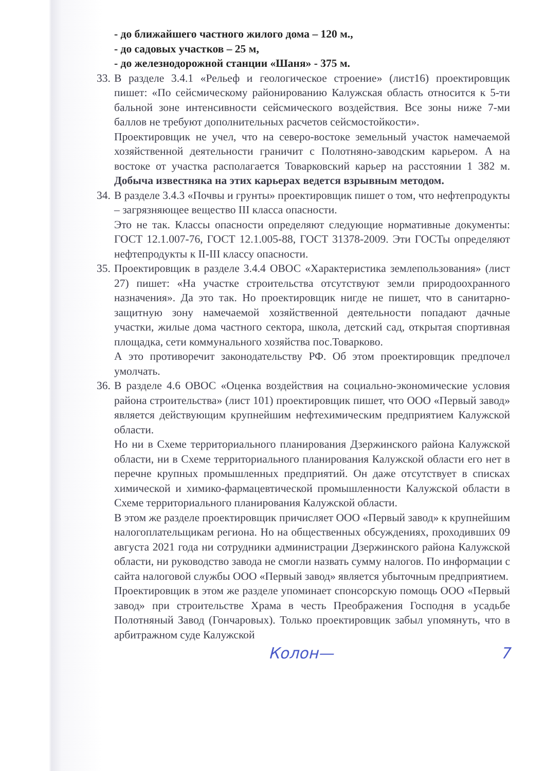- до ближайшего частного жилого дома – 120 м.,
- до садовых участков – 25 м,
- до железнодорожной станции «Шаня» - 375 м.
33. В разделе 3.4.1 «Рельеф и геологическое строение» (лист16) проектировщик пишет: «По сейсмическому районированию Калужская область относится к 5-ти бальной зоне интенсивности сейсмического воздействия. Все зоны ниже 7-ми баллов не требуют дополнительных расчетов сейсмостойкости».
Проектировщик не учел, что на северо-востоке земельный участок намечаемой хозяйственной деятельности граничит с Полотняно-заводским карьером. А на востоке от участка располагается Товарковский карьер на расстоянии 1 382 м. Добыча известняка на этих карьерах ведется взрывным методом.
34. В разделе 3.4.3 «Почвы и грунты» проектировщик пишет о том, что нефтепродукты – загрязняющее вещество III класса опасности.
Это не так. Классы опасности определяют следующие нормативные документы: ГОСТ 12.1.007-76, ГОСТ 12.1.005-88, ГОСТ 31378-2009. Эти ГОСТы определяют нефтепродукты к II-III классу опасности.
35. Проектировщик в разделе 3.4.4 ОВОС «Характеристика землепользования» (лист 27) пишет: «На участке строительства отсутствуют земли природоохранного назначения». Да это так. Но проектировщик нигде не пишет, что в санитарно-защитную зону намечаемой хозяйственной деятельности попадают дачные участки, жилые дома частного сектора, школа, детский сад, открытая спортивная площадка, сети коммунального хозяйства пос.Товарково.
А это противоречит законодательству РФ. Об этом проектировщик предпочел умолчать.
36. В разделе 4.6 ОВОС «Оценка воздействия на социально-экономические условия района строительства» (лист 101) проектировщик пишет, что ООО «Первый завод» является действующим крупнейшим нефтехимическим предприятием Калужской области.
Но ни в Схеме территориального планирования Дзержинского района Калужской области, ни в Схеме территориального планирования Калужской области его нет в перечне крупных промышленных предприятий. Он даже отсутствует в списках химической и химико-фармацевтической промышленности Калужской области в Схеме территориального планирования Калужской области.
В этом же разделе проектировщик причисляет ООО «Первый завод» к крупнейшим налогоплательщикам региона. Но на общественных обсуждениях, проходивших 09 августа 2021 года ни сотрудники администрации Дзержинского района Калужской области, ни руководство завода не смогли назвать сумму налогов. По информации с сайта налоговой службы ООО «Первый завод» является убыточным предприятием.
Проектировщик в этом же разделе упоминает спонсорскую помощь ООО «Первый завод» при строительстве Храма в честь Преображения Господня в усадьбе Полотняный Завод (Гончаровых). Только проектировщик забыл упомянуть, что в арбитражном суде Калужской
Колон— 7